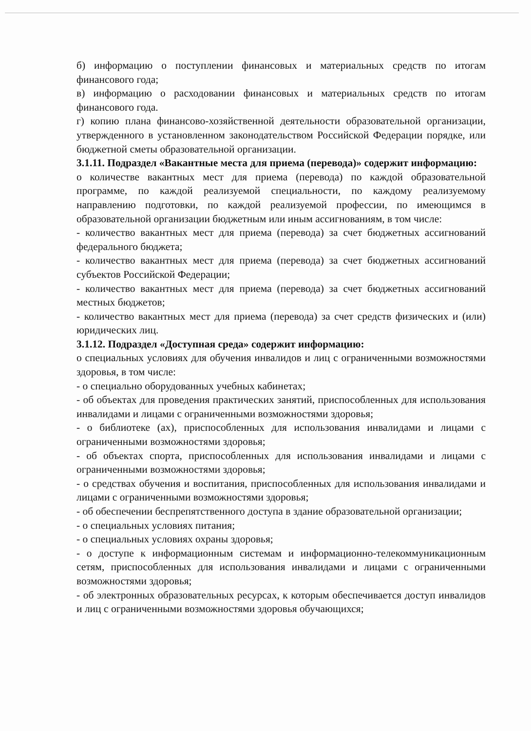б) информацию о поступлении финансовых и материальных средств по итогам финансового года;
в) информацию о расходовании финансовых и материальных средств по итогам финансового года.
г) копию плана финансово-хозяйственной деятельности образовательной организации, утвержденного в установленном законодательством Российской Федерации порядке, или бюджетной сметы образовательной организации.
3.1.11. Подраздел «Вакантные места для приема (перевода)» содержит информацию:
о количестве вакантных мест для приема (перевода) по каждой образовательной программе, по каждой реализуемой специальности, по каждому реализуемому направлению подготовки, по каждой реализуемой профессии, по имеющимся в образовательной организации бюджетным или иным ассигнованиям, в том числе:
- количество вакантных мест для приема (перевода) за счет бюджетных ассигнований федерального бюджета;
- количество вакантных мест для приема (перевода) за счет бюджетных ассигнований субъектов Российской Федерации;
- количество вакантных мест для приема (перевода) за счет бюджетных ассигнований местных бюджетов;
- количество вакантных мест для приема (перевода) за счет средств физических и (или) юридических лиц.
3.1.12. Подраздел «Доступная среда» содержит информацию:
о специальных условиях для обучения инвалидов и лиц с ограниченными возможностями здоровья, в том числе:
- о специально оборудованных учебных кабинетах;
- об объектах для проведения практических занятий, приспособленных для использования инвалидами и лицами с ограниченными возможностями здоровья;
- о библиотеке (ах), приспособленных для использования инвалидами и лицами с ограниченными возможностями здоровья;
- об объектах спорта, приспособленных для использования инвалидами и лицами с ограниченными возможностями здоровья;
- о средствах обучения и воспитания, приспособленных для использования инвалидами и лицами с ограниченными возможностями здоровья;
- об обеспечении беспрепятственного доступа в здание образовательной организации;
- о специальных условиях питания;
- о специальных условиях охраны здоровья;
- о доступе к информационным системам и информационно-телекоммуникационным сетям, приспособленных для использования инвалидами и лицами с ограниченными возможностями здоровья;
- об электронных образовательных ресурсах, к которым обеспечивается доступ инвалидов и лиц с ограниченными возможностями здоровья обучающихся;